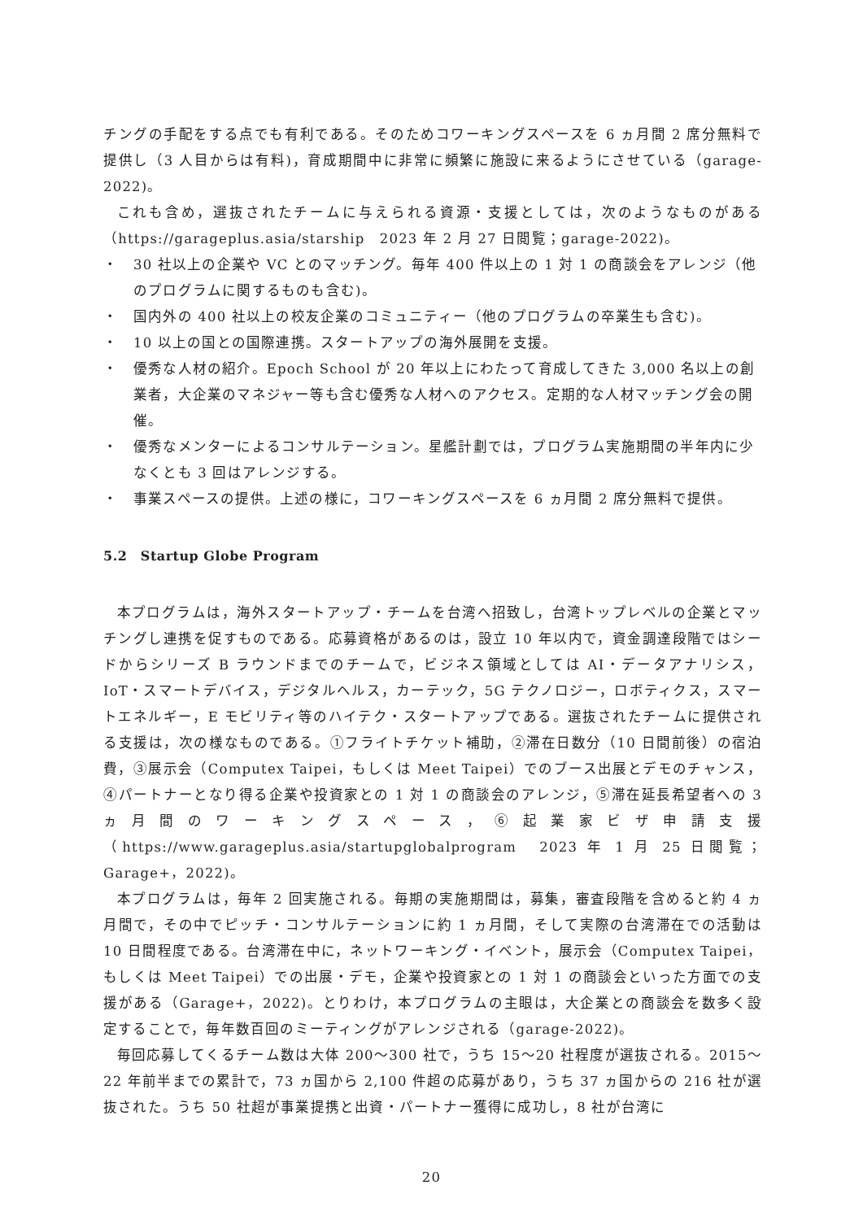チングの手配をする点でも有利である。そのためコワーキングスペースを 6 ヵ月間 2 席分無料で提供し（3 人目からは有料)，育成期間中に非常に頻繁に施設に来るようにさせている（garage-2022)。
これも含め，選抜されたチームに与えられる資源・支援としては，次のようなものがある（https://garageplus.asia/starship　2023 年 2 月 27 日閲覧；garage-2022)。
・ 30 社以上の企業や VC とのマッチング。毎年 400 件以上の 1 対 1 の商談会をアレンジ（他のプログラムに関するものも含む)。
・ 国内外の 400 社以上の校友企業のコミュニティー（他のプログラムの卒業生も含む)。
・ 10 以上の国との国際連携。スタートアップの海外展開を支援。
・ 優秀な人材の紹介。Epoch School が 20 年以上にわたって育成してきた 3,000 名以上の創業者，大企業のマネジャー等も含む優秀な人材へのアクセス。定期的な人材マッチング会の開催。
・ 優秀なメンターによるコンサルテーション。星艦計劃では，プログラム実施期間の半年内に少なくとも 3 回はアレンジする。
・ 事業スペースの提供。上述の様に，コワーキングスペースを 6 ヵ月間 2 席分無料で提供。
5.2　Startup Globe Program
本プログラムは，海外スタートアップ・チームを台湾へ招致し，台湾トップレベルの企業とマッチングし連携を促すものである。応募資格があるのは，設立 10 年以内で，資金調達段階ではシードからシリーズ B ラウンドまでのチームで，ビジネス領域としては AI・データアナリシス，IoT・スマートデバイス，デジタルヘルス，カーテック，5G テクノロジー，ロボティクス，スマートエネルギー，E モビリティ等のハイテク・スタートアップである。選抜されたチームに提供される支援は，次の様なものである。①フライトチケット補助，②滞在日数分（10 日間前後）の宿泊費，③展示会（Computex Taipei，もしくは Meet Taipei）でのブース出展とデモのチャンス，④パートナーとなり得る企業や投資家との 1 対 1 の商談会のアレンジ，⑤滞在延長希望者への 3 ヵ月間のワーキングスペース，⑥起業家ビザ申請支援（https://www.garageplus.asia/startupglobalprogram　2023 年 1 月 25 日閲覧；Garage+，2022)。
本プログラムは，毎年 2 回実施される。毎期の実施期間は，募集，審査段階を含めると約 4 ヵ月間で，その中でピッチ・コンサルテーションに約 1 ヵ月間，そして実際の台湾滞在での活動は 10 日間程度である。台湾滞在中に，ネットワーキング・イベント，展示会（Computex Taipei，もしくは Meet Taipei）での出展・デモ，企業や投資家との 1 対 1 の商談会といった方面での支援がある（Garage+，2022)。とりわけ，本プログラムの主眼は，大企業との商談会を数多く設定することで，毎年数百回のミーティングがアレンジされる（garage-2022)。
毎回応募してくるチーム数は大体 200～300 社で，うち 15～20 社程度が選抜される。2015～22 年前半までの累計で，73 ヵ国から 2,100 件超の応募があり，うち 37 ヵ国からの 216 社が選抜された。うち 50 社超が事業提携と出資・パートナー獲得に成功し，8 社が台湾に
20